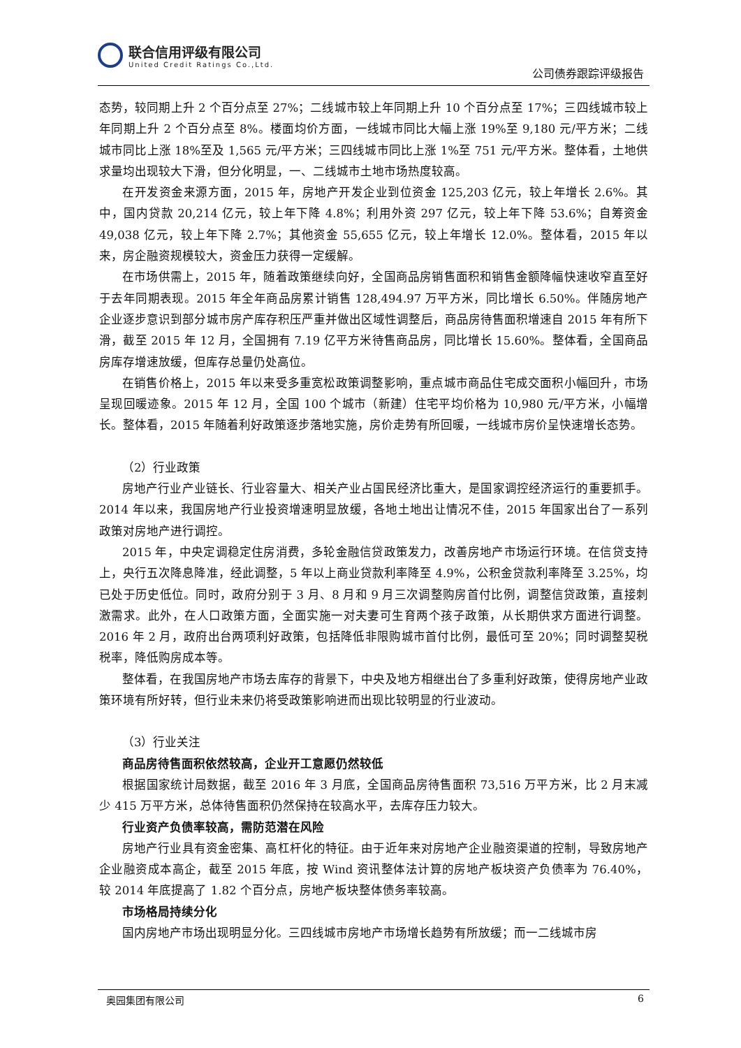联合信用评级有限公司
United Credit Ratings Co.,Ltd.
公司债券跟踪评级报告
态势，较同期上升 2 个百分点至 27%；二线城市较上年同期上升 10 个百分点至 17%；三四线城市较上年同期上升 2 个百分点至 8%。楼面均价方面，一线城市同比大幅上涨 19%至 9,180 元/平方米；二线城市同比上涨 18%至及 1,565 元/平方米；三四线城市同比上涨 1%至 751 元/平方米。整体看，土地供求量均出现较大下滑，但分化明显，一、二线城市土地市场热度较高。
在开发资金来源方面，2015 年，房地产开发企业到位资金 125,203 亿元，较上年增长 2.6%。其中，国内贷款 20,214 亿元，较上年下降 4.8%；利用外资 297 亿元，较上年下降 53.6%；自筹资金 49,038 亿元，较上年下降 2.7%；其他资金 55,655 亿元，较上年增长 12.0%。整体看，2015 年以来，房企融资规模较大，资金压力获得一定缓解。
在市场供需上，2015 年，随着政策继续向好，全国商品房销售面积和销售金额降幅快速收窄直至好于去年同期表现。2015 年全年商品房累计销售 128,494.97 万平方米，同比增长 6.50%。伴随房地产企业逐步意识到部分城市房产库存积压严重并做出区域性调整后，商品房待售面积增速自 2015 年有所下滑，截至 2015 年 12 月，全国拥有 7.19 亿平方米待售商品房，同比增长 15.60%。整体看，全国商品房库存增速放缓，但库存总量仍处高位。
在销售价格上，2015 年以来受多重宽松政策调整影响，重点城市商品住宅成交面积小幅回升，市场呈现回暖迹象。2015 年 12 月，全国 100 个城市（新建）住宅平均价格为 10,980 元/平方米，小幅增长。整体看，2015 年随着利好政策逐步落地实施，房价走势有所回暖，一线城市房价呈快速增长态势。
（2）行业政策
房地产行业产业链长、行业容量大、相关产业占国民经济比重大，是国家调控经济运行的重要抓手。2014 年以来，我国房地产行业投资增速明显放缓，各地土地出让情况不佳，2015 年国家出台了一系列政策对房地产进行调控。
2015 年，中央定调稳定住房消费，多轮金融信贷政策发力，改善房地产市场运行环境。在信贷支持上，央行五次降息降准，经此调整，5 年以上商业贷款利率降至 4.9%，公积金贷款利率降至 3.25%，均已处于历史低位。同时，政府分别于 3 月、8 月和 9 月三次调整购房首付比例，调整信贷政策，直接刺激需求。此外，在人口政策方面，全面实施一对夫妻可生育两个孩子政策，从长期供求方面进行调整。2016 年 2 月，政府出台两项利好政策，包括降低非限购城市首付比例，最低可至 20%；同时调整契税税率，降低购房成本等。
整体看，在我国房地产市场去库存的背景下，中央及地方相继出台了多重利好政策，使得房地产业政策环境有所好转，但行业未来仍将受政策影响进而出现比较明显的行业波动。
（3）行业关注
商品房待售面积依然较高，企业开工意愿仍然较低
根据国家统计局数据，截至 2016 年 3 月底，全国商品房待售面积 73,516 万平方米，比 2 月末减少 415 万平方米，总体待售面积仍然保持在较高水平，去库存压力较大。
行业资产负债率较高，需防范潜在风险
房地产行业具有资金密集、高杠杆化的特征。由于近年来对房地产企业融资渠道的控制，导致房地产企业融资成本高企，截至 2015 年底，按 Wind 资讯整体法计算的房地产板块资产负债率为 76.40%，较 2014 年底提高了 1.82 个百分点，房地产板块整体债务率较高。
市场格局持续分化
国内房地产市场出现明显分化。三四线城市房地产市场增长趋势有所放缓；而一二线城市房
奥园集团有限公司 6